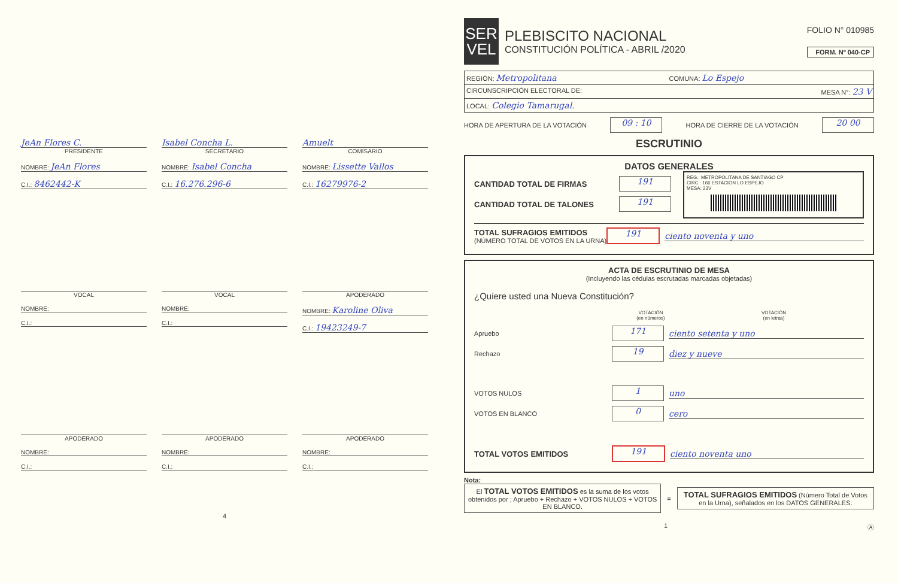JeAn Flores C.
PRESIDENTE
NOMBRE: JeAn Flores
C.I.: 8462442-K
Isabel Concha L.
SECRETARIO
NOMBRE: Isabel Concha
C.I.: 16.276.296-6
Amuelt
COMISARIO
NOMBRE: Lissette Vallos
C.I.: 16279976-2
VOCAL
NOMBRE:
C.I.:
VOCAL
NOMBRE:
C.I.:
APODERADO
NOMBRE: Karoline Oliva
C.I.: 19423249-7
APODERADO
NOMBRE:
C.I.:
APODERADO
NOMBRE:
C.I.:
APODERADO
NOMBRE:
C.I.:
4
SER
VEL
PLEBISCITO NACIONAL
CONSTITUCIÓN POLÍTICA - ABRIL /2020
FOLIO N° 010985
FORM. Nº 040-CP
REGIÓN: Metropolitana
COMUNA: Lo Espejo
CIRCUNSCRIPCIÓN ELECTORAL DE: MESA N°: 23 V
LOCAL: Colegio Tamarugal.
HORA DE APERTURA DE LA VOTACIÓN 09 : 10 HORA DE CIERRE DE LA VOTACIÓN 20 00
ESCRUTINIO
DATOS GENERALES
CANTIDAD TOTAL DE FIRMAS 191
CANTIDAD TOTAL DE TALONES 191
REG.: METROPOLITANA DE SANTIAGO CP
CIRC.: 166 ESTACION LO ESPEJO
MESA: 23V
TOTAL SUFRAGIOS EMITIDOS
(NÚMERO TOTAL DE VOTOS EN LA URNA) 191 ciento noventa y uno
ACTA DE ESCRUTINIO DE MESA
(Incluyendo las cédulas escrutadas marcadas objetadas)
¿Quiere usted una Nueva Constitución?
VOTACIÓN
(en números)
VOTACIÓN
(en letras)
Apruebo 171 ciento setenta y uno
Rechazo 19 diez y nueve
VOTOS NULOS 1 uno
VOTOS EN BLANCO 0 cero
TOTAL VOTOS EMITIDOS 191 ciento noventa uno
Nota:
El TOTAL VOTOS EMITIDOS es la suma de los votos obtenidos por ; Apruebo + Rechazo + VOTOS NULOS + VOTOS EN BLANCO.
=
TOTAL SUFRAGIOS EMITIDOS (Número Total de Votos en la Urna), señalados en los DATOS GENERALES.
1 Ⓐ